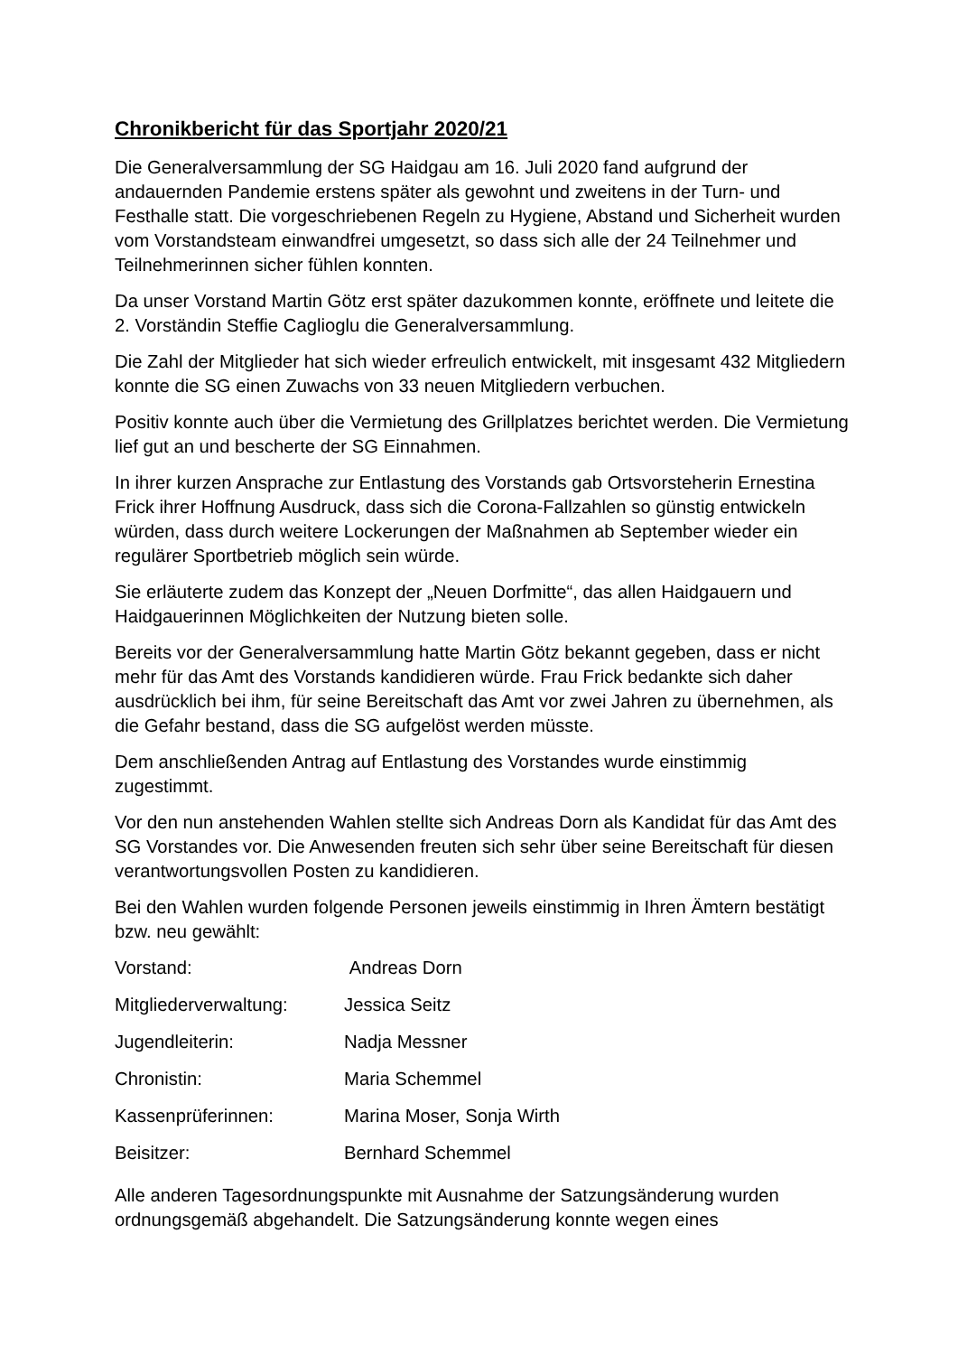Chronikbericht für das Sportjahr 2020/21
Die Generalversammlung der SG Haidgau am 16. Juli 2020 fand aufgrund der andauernden Pandemie erstens später als gewohnt und zweitens in der Turn- und Festhalle statt. Die vorgeschriebenen Regeln zu Hygiene, Abstand und Sicherheit wurden vom Vorstandsteam einwandfrei umgesetzt, so dass sich alle der 24 Teilnehmer und Teilnehmerinnen sicher fühlen konnten.
Da unser Vorstand Martin Götz erst später dazukommen konnte, eröffnete und leitete die 2. Vorständin Steffie Caglioglu die Generalversammlung.
Die Zahl der Mitglieder hat sich wieder erfreulich entwickelt, mit insgesamt 432 Mitgliedern konnte die SG einen Zuwachs von 33 neuen Mitgliedern verbuchen.
Positiv konnte auch über die Vermietung des Grillplatzes berichtet werden. Die Vermietung lief gut an und bescherte der SG Einnahmen.
In ihrer kurzen Ansprache zur Entlastung des Vorstands gab Ortsvorsteherin Ernestina Frick ihrer Hoffnung Ausdruck, dass sich die Corona-Fallzahlen so günstig entwickeln würden, dass durch weitere Lockerungen der Maßnahmen ab September wieder ein regulärer Sportbetrieb möglich sein würde.
Sie erläuterte zudem das Konzept der „Neuen Dorfmitte“, das allen Haidgauern und Haidgauerinnen Möglichkeiten der Nutzung bieten solle.
Bereits vor der Generalversammlung hatte Martin Götz bekannt gegeben, dass er nicht mehr für das Amt des Vorstands kandidieren würde. Frau Frick bedankte sich daher ausdrücklich bei ihm, für seine Bereitschaft das Amt vor zwei Jahren zu übernehmen, als die Gefahr bestand, dass die SG aufgelöst werden müsste.
Dem anschließenden Antrag auf Entlastung des Vorstandes wurde einstimmig zugestimmt.
Vor den nun anstehenden Wahlen stellte sich Andreas Dorn als Kandidat für das Amt des SG Vorstandes vor. Die Anwesenden freuten sich sehr über seine Bereitschaft für diesen verantwortungsvollen Posten zu kandidieren.
Bei den Wahlen wurden folgende Personen jeweils einstimmig in Ihren Ämtern bestätigt bzw. neu gewählt:
| Vorstand: | Andreas Dorn |
| Mitgliederverwaltung: | Jessica Seitz |
| Jugendleiterin: | Nadja Messner |
| Chronistin: | Maria Schemmel |
| Kassenprüferinnen: | Marina Moser, Sonja Wirth |
| Beisitzer: | Bernhard Schemmel |
Alle anderen Tagesordnungspunkte mit Ausnahme der Satzungsänderung wurden ordnungsgemäß abgehandelt. Die Satzungsänderung konnte wegen eines